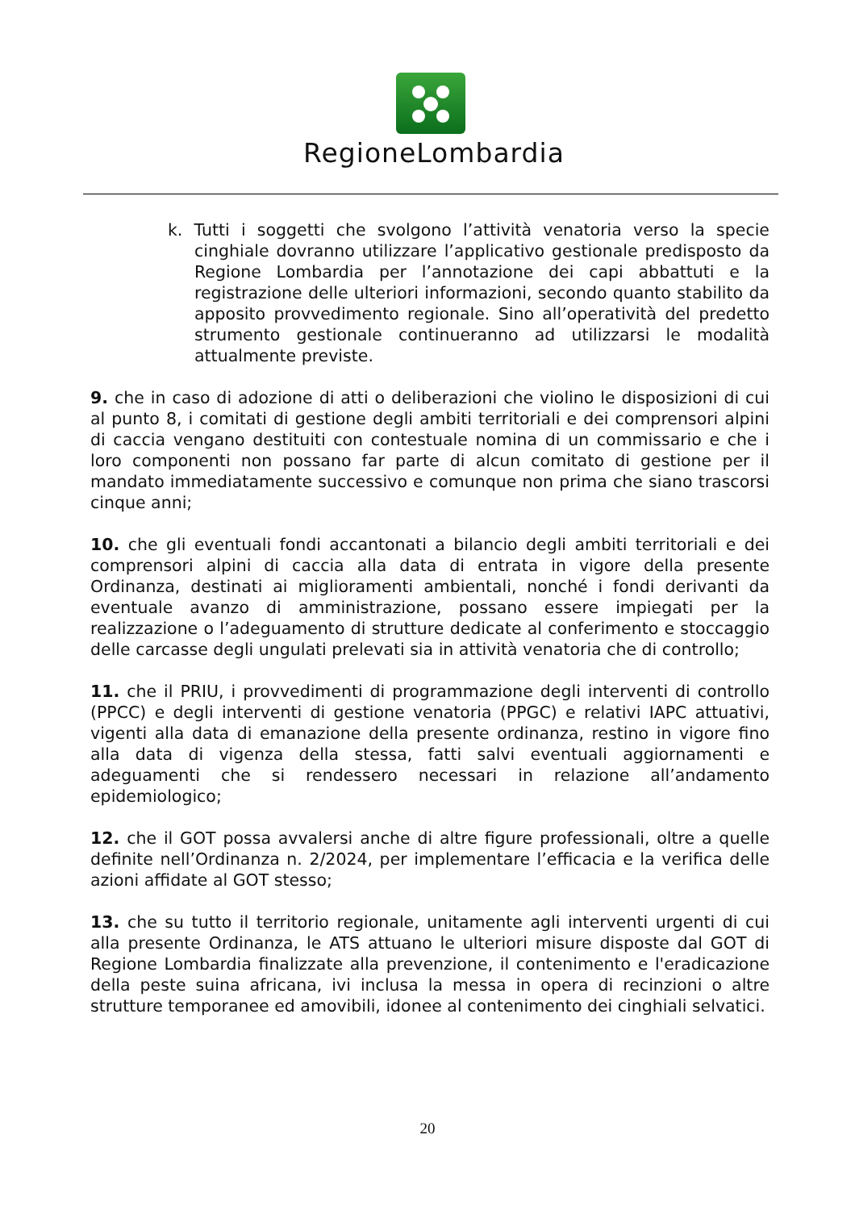RegioneLombardia
k. Tutti i soggetti che svolgono l’attività venatoria verso la specie cinghiale dovranno utilizzare l’applicativo gestionale predisposto da Regione Lombardia per l’annotazione dei capi abbattuti e la registrazione delle ulteriori informazioni, secondo quanto stabilito da apposito provvedimento regionale. Sino all’operatività del predetto strumento gestionale continueranno ad utilizzarsi le modalità attualmente previste.
9. che in caso di adozione di atti o deliberazioni che violino le disposizioni di cui al punto 8, i comitati di gestione degli ambiti territoriali e dei comprensori alpini di caccia vengano destituiti con contestuale nomina di un commissario e che i loro componenti non possano far parte di alcun comitato di gestione per il mandato immediatamente successivo e comunque non prima che siano trascorsi cinque anni;
10. che gli eventuali fondi accantonati a bilancio degli ambiti territoriali e dei comprensori alpini di caccia alla data di entrata in vigore della presente Ordinanza, destinati ai miglioramenti ambientali, nonché i fondi derivanti da eventuale avanzo di amministrazione, possano essere impiegati per la realizzazione o l’adeguamento di strutture dedicate al conferimento e stoccaggio delle carcasse degli ungulati prelevati sia in attività venatoria che di controllo;
11. che il PRIU, i provvedimenti di programmazione degli interventi di controllo (PPCC) e degli interventi di gestione venatoria (PPGC) e relativi IAPC attuativi, vigenti alla data di emanazione della presente ordinanza, restino in vigore fino alla data di vigenza della stessa, fatti salvi eventuali aggiornamenti e adeguamenti che si rendessero necessari in relazione all’andamento epidemiologico;
12. che il GOT possa avvalersi anche di altre figure professionali, oltre a quelle definite nell’Ordinanza n. 2/2024, per implementare l’efficacia e la verifica delle azioni affidate al GOT stesso;
13. che su tutto il territorio regionale, unitamente agli interventi urgenti di cui alla presente Ordinanza, le ATS attuano le ulteriori misure disposte dal GOT di Regione Lombardia finalizzate alla prevenzione, il contenimento e l'eradicazione della peste suina africana, ivi inclusa la messa in opera di recinzioni o altre strutture temporanee ed amovibili, idonee al contenimento dei cinghiali selvatici.
20